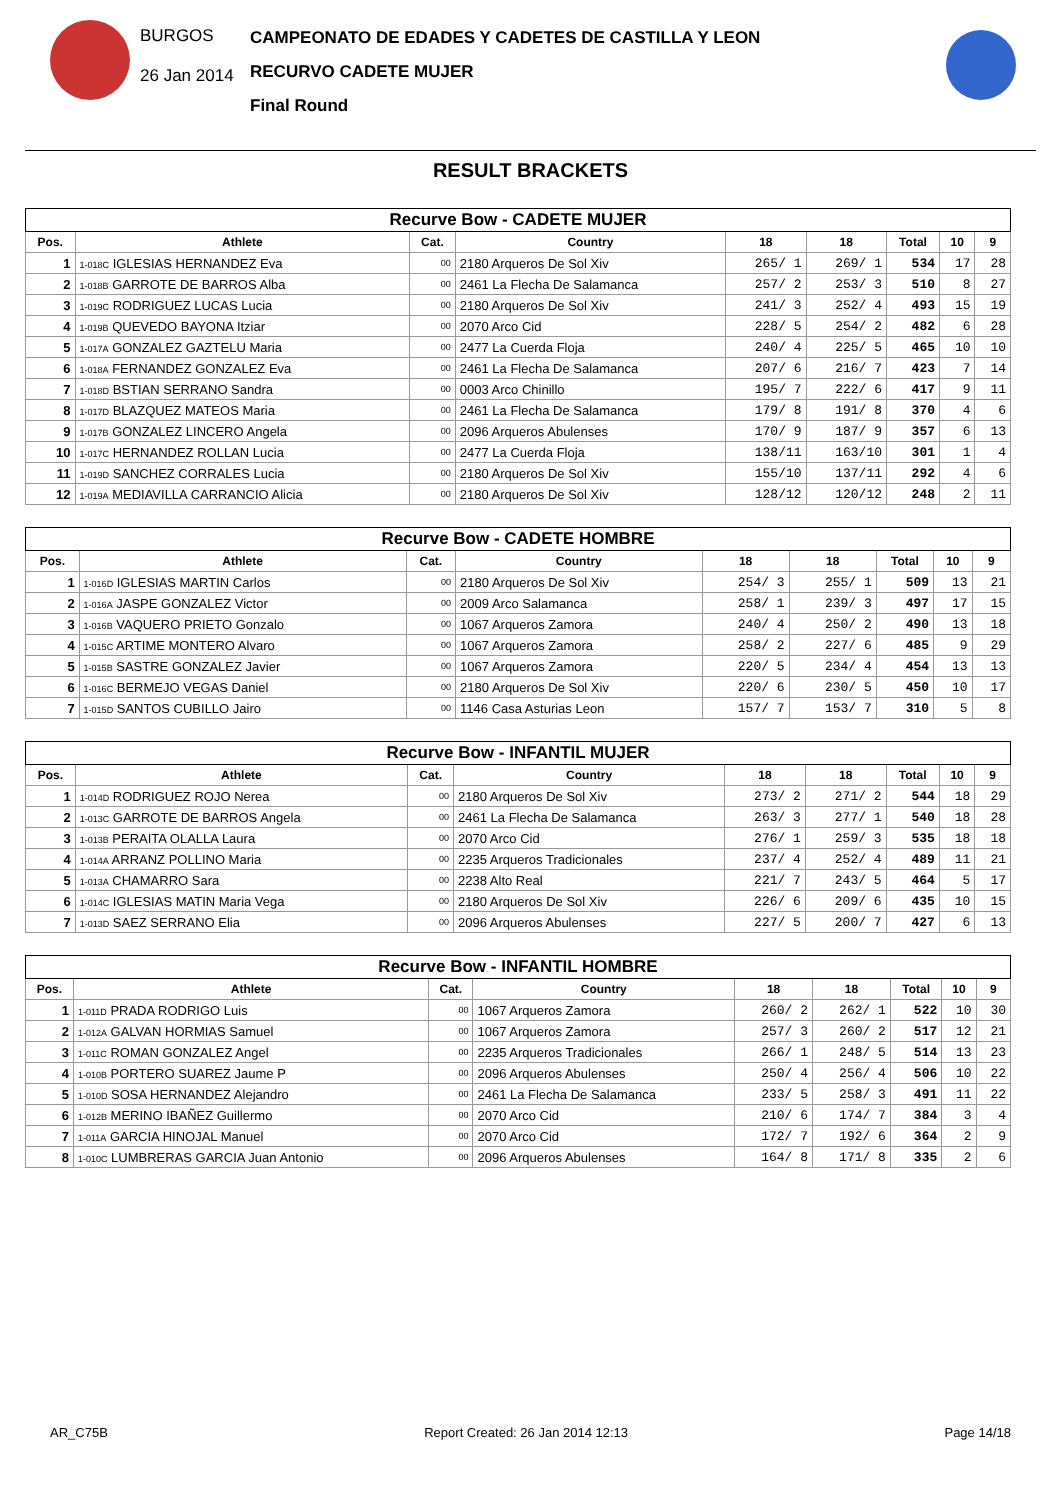BURGOS
26 Jan 2014
CAMPEONATO DE EDADES Y CADETES DE CASTILLA Y LEON
RECURVO CADETE MUJER
Final Round
RESULT BRACKETS
| Recurve Bow - CADETE MUJER | | | | | | | | |
| --- | --- | --- | --- | --- | --- | --- | --- | --- |
| Pos. | Athlete | Cat. | Country | 18 | 18 | Total | 10 | 9 |
| 1 | 1-018C IGLESIAS HERNANDEZ Eva | 00 | 2180 Arqueros De Sol Xiv | 265/ 1 | 269/ 1 | 534 | 17 | 28 |
| 2 | 1-018B GARROTE DE BARROS Alba | 00 | 2461 La Flecha De Salamanca | 257/ 2 | 253/ 3 | 510 | 8 | 27 |
| 3 | 1-019C RODRIGUEZ LUCAS Lucia | 00 | 2180 Arqueros De Sol Xiv | 241/ 3 | 252/ 4 | 493 | 15 | 19 |
| 4 | 1-019B QUEVEDO BAYONA Itziar | 00 | 2070 Arco Cid | 228/ 5 | 254/ 2 | 482 | 6 | 28 |
| 5 | 1-017A GONZALEZ GAZTELU Maria | 00 | 2477 La Cuerda Floja | 240/ 4 | 225/ 5 | 465 | 10 | 10 |
| 6 | 1-018A FERNANDEZ GONZALEZ Eva | 00 | 2461 La Flecha De Salamanca | 207/ 6 | 216/ 7 | 423 | 7 | 14 |
| 7 | 1-018D BSTIAN SERRANO Sandra | 00 | 0003 Arco Chinillo | 195/ 7 | 222/ 6 | 417 | 9 | 11 |
| 8 | 1-017D BLAZQUEZ MATEOS Maria | 00 | 2461 La Flecha De Salamanca | 179/ 8 | 191/ 8 | 370 | 4 | 6 |
| 9 | 1-017B GONZALEZ LINCERO Angela | 00 | 2096 Arqueros Abulenses | 170/ 9 | 187/ 9 | 357 | 6 | 13 |
| 10 | 1-017C HERNANDEZ ROLLAN Lucia | 00 | 2477 La Cuerda Floja | 138/11 | 163/10 | 301 | 1 | 4 |
| 11 | 1-019D SANCHEZ CORRALES Lucia | 00 | 2180 Arqueros De Sol Xiv | 155/10 | 137/11 | 292 | 4 | 6 |
| 12 | 1-019A MEDIAVILLA CARRANCIO Alicia | 00 | 2180 Arqueros De Sol Xiv | 128/12 | 120/12 | 248 | 2 | 11 |
| Recurve Bow - CADETE HOMBRE | | | | | | | | |
| --- | --- | --- | --- | --- | --- | --- | --- | --- |
| Pos. | Athlete | Cat. | Country | 18 | 18 | Total | 10 | 9 |
| 1 | 1-016D IGLESIAS MARTIN Carlos | 00 | 2180 Arqueros De Sol Xiv | 254/ 3 | 255/ 1 | 509 | 13 | 21 |
| 2 | 1-016A JASPE GONZALEZ Victor | 00 | 2009 Arco Salamanca | 258/ 1 | 239/ 3 | 497 | 17 | 15 |
| 3 | 1-016B VAQUERO PRIETO Gonzalo | 00 | 1067 Arqueros Zamora | 240/ 4 | 250/ 2 | 490 | 13 | 18 |
| 4 | 1-015C ARTIME MONTERO Alvaro | 00 | 1067 Arqueros Zamora | 258/ 2 | 227/ 6 | 485 | 9 | 29 |
| 5 | 1-015B SASTRE GONZALEZ Javier | 00 | 1067 Arqueros Zamora | 220/ 5 | 234/ 4 | 454 | 13 | 13 |
| 6 | 1-016C BERMEJO VEGAS Daniel | 00 | 2180 Arqueros De Sol Xiv | 220/ 6 | 230/ 5 | 450 | 10 | 17 |
| 7 | 1-015D SANTOS CUBILLO Jairo | 00 | 1146 Casa Asturias Leon | 157/ 7 | 153/ 7 | 310 | 5 | 8 |
| Recurve Bow - INFANTIL MUJER | | | | | | | | |
| --- | --- | --- | --- | --- | --- | --- | --- | --- |
| Pos. | Athlete | Cat. | Country | 18 | 18 | Total | 10 | 9 |
| 1 | 1-014D RODRIGUEZ ROJO Nerea | 00 | 2180 Arqueros De Sol Xiv | 273/ 2 | 271/ 2 | 544 | 18 | 29 |
| 2 | 1-013C GARROTE DE BARROS Angela | 00 | 2461 La Flecha De Salamanca | 263/ 3 | 277/ 1 | 540 | 18 | 28 |
| 3 | 1-013B PERAITA OLALLA Laura | 00 | 2070 Arco Cid | 276/ 1 | 259/ 3 | 535 | 18 | 18 |
| 4 | 1-014A ARRANZ POLLINO Maria | 00 | 2235 Arqueros Tradicionales | 237/ 4 | 252/ 4 | 489 | 11 | 21 |
| 5 | 1-013A CHAMARRO Sara | 00 | 2238 Alto Real | 221/ 7 | 243/ 5 | 464 | 5 | 17 |
| 6 | 1-014C IGLESIAS MATIN Maria Vega | 00 | 2180 Arqueros De Sol Xiv | 226/ 6 | 209/ 6 | 435 | 10 | 15 |
| 7 | 1-013D SAEZ SERRANO Elia | 00 | 2096 Arqueros Abulenses | 227/ 5 | 200/ 7 | 427 | 6 | 13 |
| Recurve Bow - INFANTIL HOMBRE | | | | | | | | |
| --- | --- | --- | --- | --- | --- | --- | --- | --- |
| Pos. | Athlete | Cat. | Country | 18 | 18 | Total | 10 | 9 |
| 1 | 1-011D PRADA RODRIGO Luis | 00 | 1067 Arqueros Zamora | 260/ 2 | 262/ 1 | 522 | 10 | 30 |
| 2 | 1-012A GALVAN HORMIAS Samuel | 00 | 1067 Arqueros Zamora | 257/ 3 | 260/ 2 | 517 | 12 | 21 |
| 3 | 1-011C ROMAN GONZALEZ Angel | 00 | 2235 Arqueros Tradicionales | 266/ 1 | 248/ 5 | 514 | 13 | 23 |
| 4 | 1-010B PORTERO SUAREZ Jaume P | 00 | 2096 Arqueros Abulenses | 250/ 4 | 256/ 4 | 506 | 10 | 22 |
| 5 | 1-010D SOSA HERNANDEZ Alejandro | 00 | 2461 La Flecha De Salamanca | 233/ 5 | 258/ 3 | 491 | 11 | 22 |
| 6 | 1-012B MERINO IBAÑEZ Guillermo | 00 | 2070 Arco Cid | 210/ 6 | 174/ 7 | 384 | 3 | 4 |
| 7 | 1-011A GARCIA HINOJAL Manuel | 00 | 2070 Arco Cid | 172/ 7 | 192/ 6 | 364 | 2 | 9 |
| 8 | 1-010C LUMBRERAS GARCIA Juan Antonio | 00 | 2096 Arqueros Abulenses | 164/ 8 | 171/ 8 | 335 | 2 | 6 |
AR_C75B Report Created: 26 Jan 2014 12:13 Page 14/18